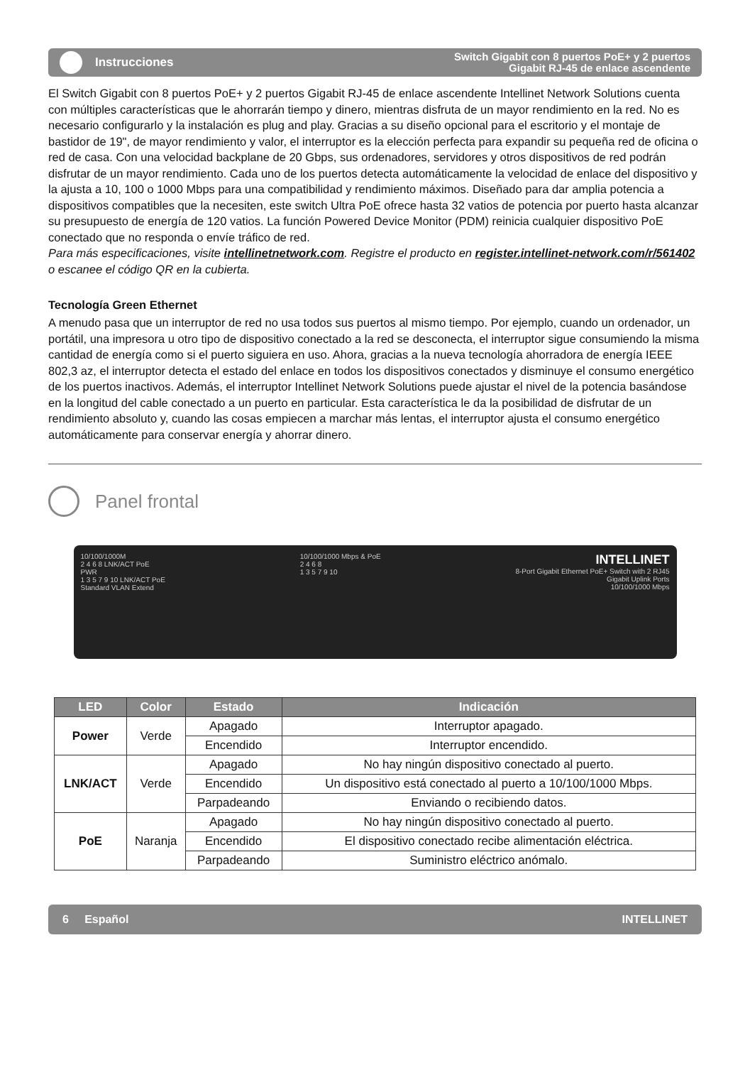Instrucciones
Switch Gigabit con 8 puertos PoE+ y 2 puertos
Gigabit RJ-45 de enlace ascendente
El Switch Gigabit con 8 puertos PoE+ y 2 puertos Gigabit RJ-45 de enlace ascendente Intellinet Network Solutions cuenta con múltiples características que le ahorrarán tiempo y dinero, mientras disfruta de un mayor rendimiento en la red. No es necesario configurarlo y la instalación es plug and play. Gracias a su diseño opcional para el escritorio y el montaje de bastidor de 19", de mayor rendimiento y valor, el interruptor es la elección perfecta para expandir su pequeña red de oficina o red de casa. Con una velocidad backplane de 20 Gbps, sus ordenadores, servidores y otros dispositivos de red podrán disfrutar de un mayor rendimiento. Cada uno de los puertos detecta automáticamente la velocidad de enlace del dispositivo y la ajusta a 10, 100 o 1000 Mbps para una compatibilidad y rendimiento máximos. Diseñado para dar amplia potencia a dispositivos compatibles que la necesiten, este switch Ultra PoE ofrece hasta 32 vatios de potencia por puerto hasta alcanzar su presupuesto de energía de 120 vatios. La función Powered Device Monitor (PDM) reinicia cualquier dispositivo PoE conectado que no responda o envíe tráfico de red.
Para más especificaciones, visite intellinetnetwork.com. Registre el producto en register.intellinet-network.com/r/561402 o escanee el código QR en la cubierta.
Tecnología Green Ethernet
A menudo pasa que un interruptor de red no usa todos sus puertos al mismo tiempo. Por ejemplo, cuando un ordenador, un portátil, una impresora u otro tipo de dispositivo conectado a la red se desconecta, el interruptor sigue consumiendo la misma cantidad de energía como si el puerto siguiera en uso. Ahora, gracias a la nueva tecnología ahorradora de energía IEEE 802,3 az, el interruptor detecta el estado del enlace en todos los dispositivos conectados y disminuye el consumo energético de los puertos inactivos. Además, el interruptor Intellinet Network Solutions puede ajustar el nivel de la potencia basándose en la longitud del cable conectado a un puerto en particular. Esta característica le da la posibilidad de disfrutar de un rendimiento absoluto y, cuando las cosas empiecen a marchar más lentas, el interruptor ajusta el consumo energético automáticamente para conservar energía y ahorrar dinero.
Panel frontal
10/100/1000M
2 4 6 8 LNK/ACT PoE
PWR
1 3 5 7 9 10 LNK/ACT PoE
Standard VLAN Extend
10/100/1000 Mbps & PoE
2 4 6 8
1 3 5 7 9 10
INTELLINET
8-Port Gigabit Ethernet PoE+ Switch with 2 RJ45
Gigabit Uplink Ports
10/100/1000 Mbps
| LED | Color | Estado | Indicación |
| --- | --- | --- | --- |
| Power | Verde | Apagado | Interruptor apagado. |
| | | Encendido | Interruptor encendido. |
| LNK/ACT | Verde | Apagado | No hay ningún dispositivo conectado al puerto. |
| | | Encendido | Un dispositivo está conectado al puerto a 10/100/1000 Mbps. |
| | | Parpadeando | Enviando o recibiendo datos. |
| PoE | Naranja | Apagado | No hay ningún dispositivo conectado al puerto. |
| | | Encendido | El dispositivo conectado recibe alimentación eléctrica. |
| | | Parpadeando | Suministro eléctrico anómalo. |
6 Español INTELLINET